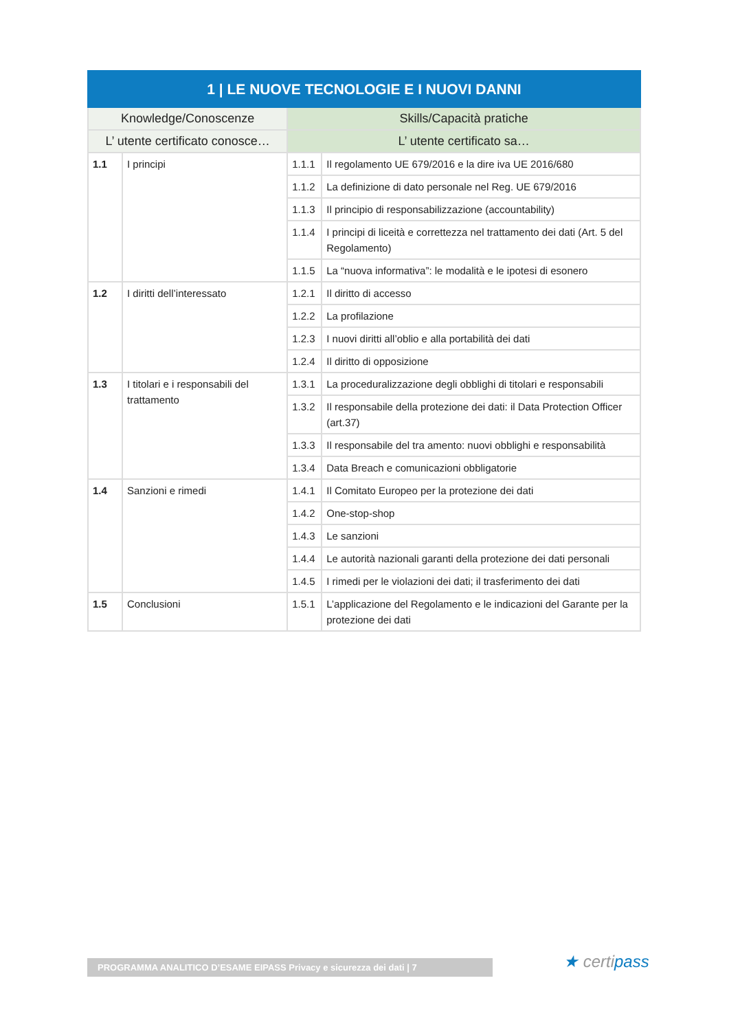| 1 / LE NUOVE TECNOLOGIE E I NUOVI DANNI | | | |
| --- | --- | --- | --- |
| Knowledge/Conoscenze | | Skills/Capacità pratiche | |
| L’ utente certificato conosce… | | L’ utente certificato sa… | |
| 1.1 | I principi | 1.1.1 | Il regolamento UE 679/2016 e la dire iva UE 2016/680 |
| | | 1.1.2 | La definizione di dato personale nel Reg. UE 679/2016 |
| | | 1.1.3 | Il principio di responsabilizzazione (accountability) |
| | | 1.1.4 | I principi di liceità e correttezza nel trattamento dei dati (Art. 5 del Regolamento) |
| | | 1.1.5 | La “nuova informativa”: le modalità e le ipotesi di esonero |
| 1.2 | I diritti dell’interessato | 1.2.1 | Il diritto di accesso |
| | | 1.2.2 | La profilazione |
| | | 1.2.3 | I nuovi diritti all’oblio e alla portabilità dei dati |
| | | 1.2.4 | Il diritto di opposizione |
| 1.3 | I titolari e i responsabili del trattamento | 1.3.1 | La proceduralizzazione degli obblighi di titolari e responsabili |
| | | 1.3.2 | Il responsabile della protezione dei dati: il Data Protection Officer (art.37) |
| | | 1.3.3 | Il responsabile del tra amento: nuovi obblighi e responsabilità |
| | | 1.3.4 | Data Breach e comunicazioni obbligatorie |
| 1.4 | Sanzioni e rimedi | 1.4.1 | Il Comitato Europeo per la protezione dei dati |
| | | 1.4.2 | One-stop-shop |
| | | 1.4.3 | Le sanzioni |
| | | 1.4.4 | Le autorità nazionali garanti della protezione dei dati personali |
| | | 1.4.5 | I rimedi per le violazioni dei dati; il trasferimento dei dati |
| 1.5 | Conclusioni | 1.5.1 | L’applicazione del Regolamento e le indicazioni del Garante per la protezione dei dati |
PROGRAMMA ANALITICO D’ESAME EIPASS Privacy e sicurezza dei dati | 7 ★ certipass